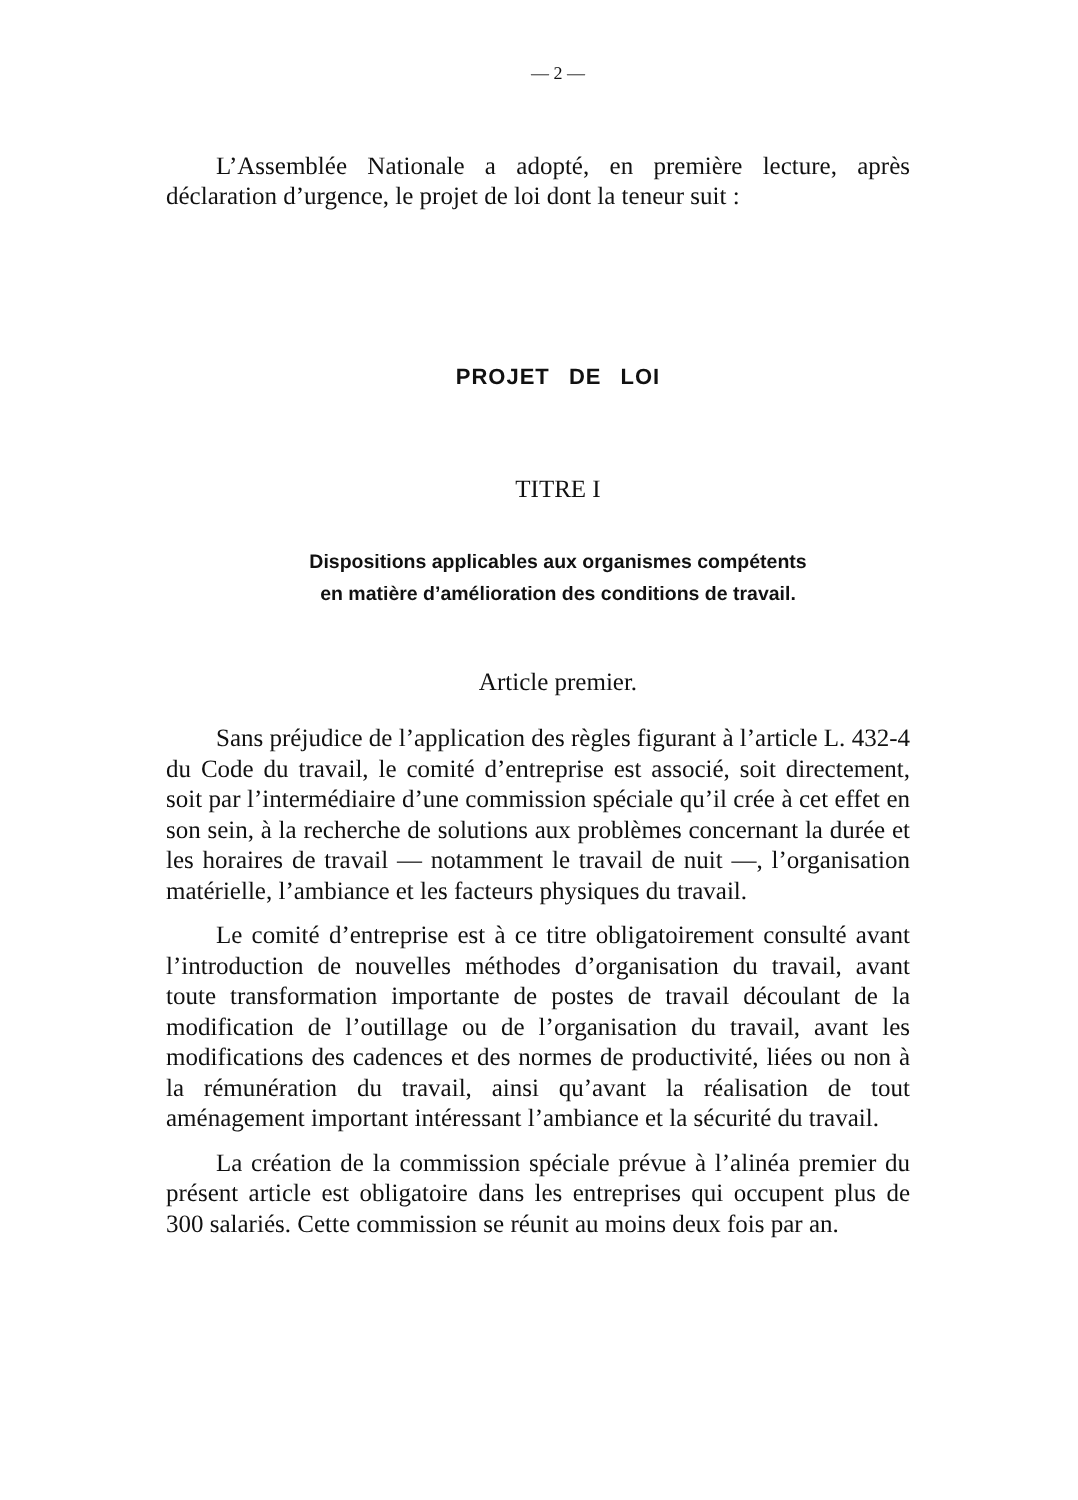— 2 —
L’Assemblée Nationale a adopté, en première lecture, après déclaration d’urgence, le projet de loi dont la teneur suit :
PROJET DE LOI
TITRE I
Dispositions applicables aux organismes compétents
en matière d’amélioration des conditions de travail.
Article premier.
Sans préjudice de l’application des règles figurant à l’article L. 432-4 du Code du travail, le comité d’entreprise est associé, soit directement, soit par l’intermédiaire d’une commission spéciale qu’il crée à cet effet en son sein, à la recherche de solutions aux problèmes concernant la durée et les horaires de travail — notamment le travail de nuit —, l’organisation matérielle, l’ambiance et les facteurs physiques du travail.
Le comité d’entreprise est à ce titre obligatoirement consulté avant l’introduction de nouvelles méthodes d’organisation du travail, avant toute transformation importante de postes de travail découlant de la modification de l’outillage ou de l’organisation du travail, avant les modifications des cadences et des normes de productivité, liées ou non à la rémunération du travail, ainsi qu’avant la réalisation de tout aménagement important intéressant l’ambiance et la sécurité du travail.
La création de la commission spéciale prévue à l’alinéa premier du présent article est obligatoire dans les entreprises qui occupent plus de 300 salariés. Cette commission se réunit au moins deux fois par an.